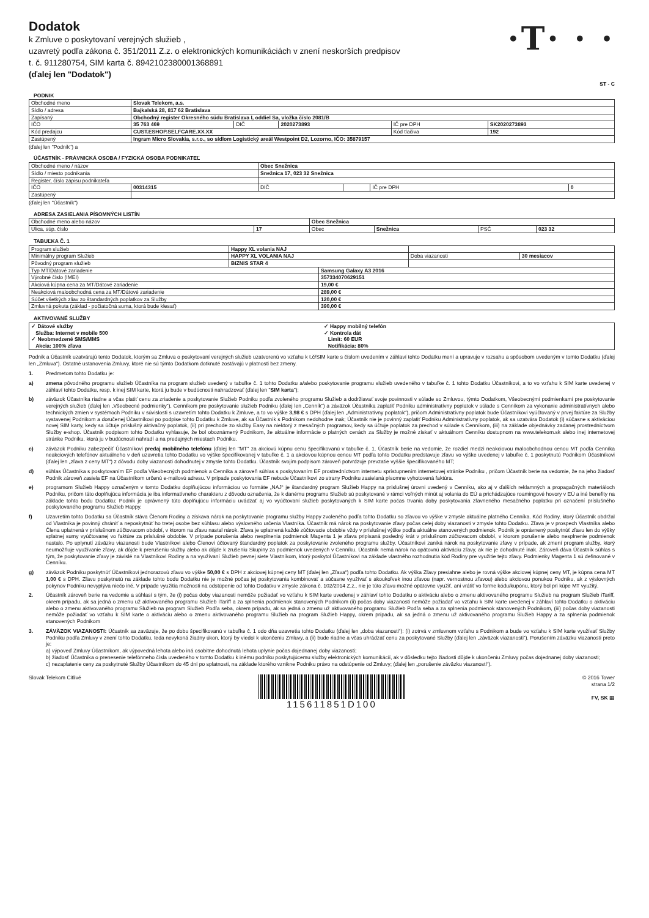Dodatok
k Zmluve o poskytovaní verejných služieb ,
uzavretý podľa zákona č. 351/2011 Z.z. o elektronických komunikáciách v znení neskorších predpisov
t. č. 911280754, SIM karta č. 8942102380001368891
(ďalej len "Dodatok")
·T· · ·
ST - C
PODNIK
| Obchodné meno | Slovak Telekom, a.s. | | | | |
| Sídlo / adresa | Bajkalská 28, 817 62 Bratislava | | | | |
| Zapísaný | Obchodný register Okresného súdu Bratislava I, oddiel Sa, vložka číslo 2081/B | | | | |
| IČO | 35 763 469 | DIČ | 2020273893 | IČ pre DPH | SK2020273893 |
| Kód predajcu | CUST.ESHOP.SELFCARE.XX.XX | | | Kód tlačiva | 192 |
| Zastúpený | Ingram Micro Slovakia, s.r.o., so sídlom Logistický areál Westpoint D2, Lozorno, IČO: 35879157 | | | | |
(ďalej len "Podnik") a
ÚČASTNÍK - PRÁVNICKÁ OSOBA / FYZICKÁ OSOBA PODNIKATEĽ
| Obchodné meno / názov | | Obec Snežnica | | | |
| Sídlo / miesto podnikania | | Snežnica 17, 023 32 Snežnica | | | |
| Register, číslo zápisu podnikateľa | | | | | |
| IČO | 00314315 | DIČ | | IČ pre DPH | 0 |
| Zastúpený | | | | | |
(ďalej len "Účastník")
ADRESA ZASIELANIA PÍSOMNÝCH LISTÍN
| Obchodné meno alebo názov | | Obec Snežnica | | | |
| Ulica, súp. číslo | 17 | Obec | Snežnica | PSČ | 023 32 |
TABUĽKA Č. 1
| Program služieb | Happy XL volania NAJ | | | |
| Minimálny program Služieb | HAPPY XL VOLANIA NAJ | | Doba viazanosti | 30 mesiacov |
| Pôvodný program služieb | BIZNIS STAR 4 | | | |
| Typ MT/Dátové zariadenie | | Samsung Galaxy A3 2016 | | |
| Výrobné číslo (IMEI) | | 357334070629151 | | |
| Akciová kúpna cena za MT/Dátové zariadenie | | 19,00 € | | |
| Neakciová maloobchodná cena za MT/Dátové zariadenie | | 289,00 € | | |
| Súčet všetkých zliav zo štandardných poplatkov za Služby | | 120,00 € | | |
| Zmluvná pokuta (základ - počiatočná suma, ktorá bude klesať) | | 390,00 € | | |
AKTIVOVANÉ SLUŽBY
| ✓ Dátové služby Služba: Internet v mobile 500 ✓ Neobmedzené SMS/MMS Akcia: 100% zľava | ✓ Happy mobilný telefón ✓ Kontrola dát Limit: 60 EUR Notifikácia: 80% |
Podnik a Účastník uzatvárajú tento Dodatok, ktorým sa Zmluva o poskytovaní verejných služieb uzatvorenú vo vzťahu k t.č/SIM karte s číslom uvedením v záhlaví tohto Dodatku mení a upravuje v rozsahu a spôsobom uvedeným v tomto Dodatku (ďalej len „Zmluva“). Ostatné ustanovenia Zmluvy, ktoré nie sú týmto Dodatkom dotknuté zostávajú v platnosti bez zmeny.
1. Predmetom tohto Dodatku je:
a) zmena pôvodného programu služieb Účastníka na program služieb uvedený v tabuľke č. 1 tohto Dodatku a/alebo poskytovanie programu služieb uvedeného v tabuľke č. 1 tohto Dodatku Účastníkovi, a to vo vzťahu k SIM karte uvedenej v záhlaví tohto Dodatku, resp. k inej SIM karte, ktorá ju bude v budúcnosti nahradzovať (ďalej len "SIM karta");
b) záväzok Účastníka riadne a včas platiť cenu za zriadenie a poskytovanie Služieb Podniku podľa zvoleného programu Služieb a dodržiavať svoje povinnosti v súlade so Zmluvou, týmto Dodatkom, Všeobecnými podmienkami pre poskytovanie verejných služieb (ďalej len „Všeobecné podmienky“), Cenníkom pre poskytovanie služieb Podniku (ďalej len „Cenník“) a záväzok Účastníka zaplatiť Podniku administratívny poplatok v súlade s Cenníkom za vykonanie administratívnych alebo technických zmien v systémoch Podniku v súvislosti s uzavretím tohto Dodatku k Zmluve, a to vo výške 3,98 € s DPH (ďalej len „Administratívny poplatok“), pričom Administratívny poplatok bude Účastníkovi vyúčtovaný v prvej faktúre za Služby vystavenej Podnikom a doručenej Účastníkovi po podpise tohto Dodatku k Zmluve, ak sa Účastník s Podnikom nedohodne inak; Účastník nie je povinný zaplatiť Podniku Administratívny poplatok, ak sa uzatvára Dodatok (i) súčasne s aktiváciou novej SIM karty, kedy sa účtuje príslušný aktivačný poplatok, (ii) pri prechode zo služby Easy na niektorý z mesačných programov, kedy sa účtuje poplatok za prechod v súlade s Cenníkom, (iii) na základe objednávky zadanej prostredníctvom Služby e-shop. Účastník podpisom tohto Dodatku vyhlasuje, že bol oboznámený Podnikom, že aktuálne informácie o platných cenách za Služby je možné získať v aktuálnom Cenníku dostupnom na www.telekom.sk alebo inej internetovej stránke Podniku, ktorá ju v budúcnosti nahradí a na predajných miestach Podniku.
c) záväzok Podniku zabezpečiť Účastníkovi predaj mobilného telefónu (ďalej len "MT" za akciovú kúpnu cenu špecifikovanú v tabuľke č. 1. Účastník berie na vedomie, že rozdiel medzi neakciovou maloobchodnou cenou MT podľa Cenníka neakciových telefónov aktuálneho v deň uzavretia tohto Dodatku vo výške špecifikovanej v tabuľke č. 1 a akciovou kúpnou cenou MT podľa tohto Dodatku predstavuje zľavu vo výške uvedenej v tabuľke č. 1 poskytnutú Podnikom Účastníkovi (ďalej len „zľava z ceny MT“) z dôvodu doby viazanosti dohodnutej v zmysle tohto Dodatku. Účastník svojím podpisom zároveň potvrdzuje prevzatie vyššie špecifikovaného MT;
d) súhlas Účastníka s poskytovaním EF podľa Všeobecných podmienok a Cenníka a zároveň súhlas s poskytovaním EF prostredníctvom internetu sprístupnením internetovej stránke Podniku , pričom Účastník berie na vedomie, že na jeho žiadosť Podnik zároveň zasiela EF na Účastníkom určenú e-mailovú adresu. V prípade poskytovania EF nebude Účastníkovi zo strany Podniku zasielaná písomne vyhotovená faktúra.
e) programom Služieb Happy označeným v tomto Dodatku doplňujúcou informáciou vo formáte „NAJ“ je štandardný program Služieb Happy na príslušnej úrovni uvedený v Cenníku, ako aj v ďalších reklamných a propagačných materiáloch Podniku, pričom táto doplňujúca informácia je iba informatívneho charakteru z dôvodu označenia, že k danému programu Služieb sú poskytované v rámci voľných minút aj volania do EÚ a prichádzajúce roamingové hovory v EÚ a iné benefity na základe tohto bodu Dodatku; Podnik je oprávnený túto doplňujúcu informáciu uvádzať aj vo vyúčtovaní služieb poskytovaných k SIM karte počas trvania doby poskytovania zľavneného mesačného poplatku pri označení príslušného poskytovaného programu Služieb Happy.
f) Uzavretím tohto Dodatku sa Účastník stáva Členom Rodiny a získava nárok na poskytovanie programu služby Happy zvoleného podľa tohto Dodatku so zľavou vo výške v zmysle aktuálne platného Cenníka. Kód Rodiny, ktorý Účastník obdržal od Vlastníka je povinný chrániť a neposkytnúť ho tretej osobe bez súhlasu alebo výslovného určenia Vlastníka. Účastník má nárok na poskytovanie zľavy počas celej doby viazanosti v zmysle tohto Dodatku. Zľava je v prospech Vlastníka alebo Člena uplatnená v príslušnom zúčtovacom období, v ktorom na zľavu nastal nárok. Zľava je uplatnená každé zúčtovacie obdobie vždy v príslušnej výške podľa aktuálne stanovených podmienok. Podnik je oprávnený poskytnúť zľavu len do výšky splatnej sumy vyúčtovanej vo faktúre za príslušné obdobie. V prípade porušenia alebo nesplnenia podmienok Magenta 1 je zľava pripísaná posledný krát v príslušnom zúčtovacom období, v ktorom porušenie alebo nesplnenie podmienok nastalo. Po uplynutí záväzku viazanosti bude Vlastníkovi alebo Členovi účtovaný štandardný poplatok za poskytovanie zvoleného programu služby. Účastníkovi zaniká nárok na poskytovanie zľavy v prípade, ak zmení program služby, ktorý neumožňuje využívanie zľavy, ak dôjde k prerušeniu služby alebo ak dôjde k zrušeniu Skupiny za podmienok uvedených v Cenníku. Účastník nemá nárok na opätovnú aktiváciu zľavy, ak nie je dohodnuté inak. Zároveň dáva Účastník súhlas s tým, že poskytovanie zľavy je závislé na Vlastníkovi Rodiny a na využívaní Služieb pevnej siete Vlastníkom, ktorý poskytol Účastníkovi na základe vlastného rozhodnutia kód Rodiny pre využitie tejto zľavy. Podmienky Magenta 1 sú definované v Cenníku.
g) záväzok Podniku poskytnúť Účastníkovi jednorazovú zľavu vo výške 50,00 € s DPH z akciovej kúpnej ceny MT (ďalej len „Zľava“) podľa tohto Dodatku. Ak výška Zľavy presiahne alebo je rovná výške akciovej kúpnej ceny MT, je kúpna cena MT 1,00 € s DPH. Zľavu poskytnutú na základe tohto bodu Dodatku nie je možné počas jej poskytovania kombinovať a súčasne využívať s akoukoľvek inou zľavou (napr. vernostnou zľavou) alebo akciovou ponukou Podniku, ak z výslovných pokynov Podniku nevyplýva niečo iné. V prípade využitia možnosti na odstúpenie od tohto Dodatku v zmysle zákona č. 102/2014 Z.z., nie je túto zľavu možné opätovne využiť, ani vrátiť vo forme kódu/kupónu, ktorý bol pri kúpe MT využitý.
2. Účastník zároveň berie na vedomie a súhlasí s tým, že (i) počas doby viazanosti nemôže požiadať vo vzťahu k SIM karte uvedenej v záhlaví tohto Dodatku o aktiváciu alebo o zmenu aktivovaného programu Služieb na program Služieb iTariff, okrem prípadu, ak sa jedná o zmenu už aktivovaného programu Služieb iTariff a za splnenia podmienok stanovených Podnikom (ii) počas doby viazanosti nemôže požiadať vo vzťahu k SIM karte uvedenej v záhlaví tohto Dodatku o aktiváciu alebo o zmenu aktivovaného programu Služieb na program Služieb Podľa seba, okrem prípadu, ak sa jedná o zmenu už aktivovaného programu Služieb Podľa seba a za splnenia podmienok stanovených Podnikom, (iii) počas doby viazanosti nemôže požiadať vo vzťahu k SIM karte o aktiváciu alebo o zmenu aktivovaného programu Služieb na program Služieb Happy, okrem prípadu, ak sa jedná o zmenu už aktivovaného programu Služieb Happy a za splnenia podmienok stanovených Podnikom
3. ZÁVÄZOK VIAZANOSTI: Účastník sa zaväzuje, že po dobu špecifikovanú v tabuľke č. 1 odo dňa uzavretia tohto Dodatku (ďalej len „doba viazanosti“): (i) zotrvá v zmluvnom vzťahu s Podnikom a bude vo vzťahu k SIM karte využívať Služby Podniku podľa Zmluvy v znení tohto Dodatku, teda nevykoná žiadny úkon, ktorý by viedol k ukončeniu Zmluvy, a (ii) bude riadne a včas uhrádzať cenu za poskytované Služby (ďalej len „záväzok viazanosti“). Porušením záväzku viazanosti preto je:
a) výpoveď Zmluvy Účastníkom, ak výpovedná lehota alebo iná osobitne dohodnutá lehota uplynie počas dojednanej doby viazanosti;
b) žiadosť Účastníka o prenesenie telefónneho čísla uvedeného v tomto Dodatku k inému podniku poskytujúcemu služby elektronických komunikácií, ak v dôsledku tejto žiadosti dôjde k ukončeniu Zmluvy počas dojednanej doby viazanosti;
c) nezaplatenie ceny za poskytnuté Služby Účastníkom do 45 dní po splatnosti, na základe ktorého vznikne Podniku právo na odstúpenie od Zmluvy; (ďalej len „porušenie záväzku viazanosti“).
Slovak Telekom Citlivé
115611851D100
© 2016 Tower
strana 1/2
FV, SK ▦